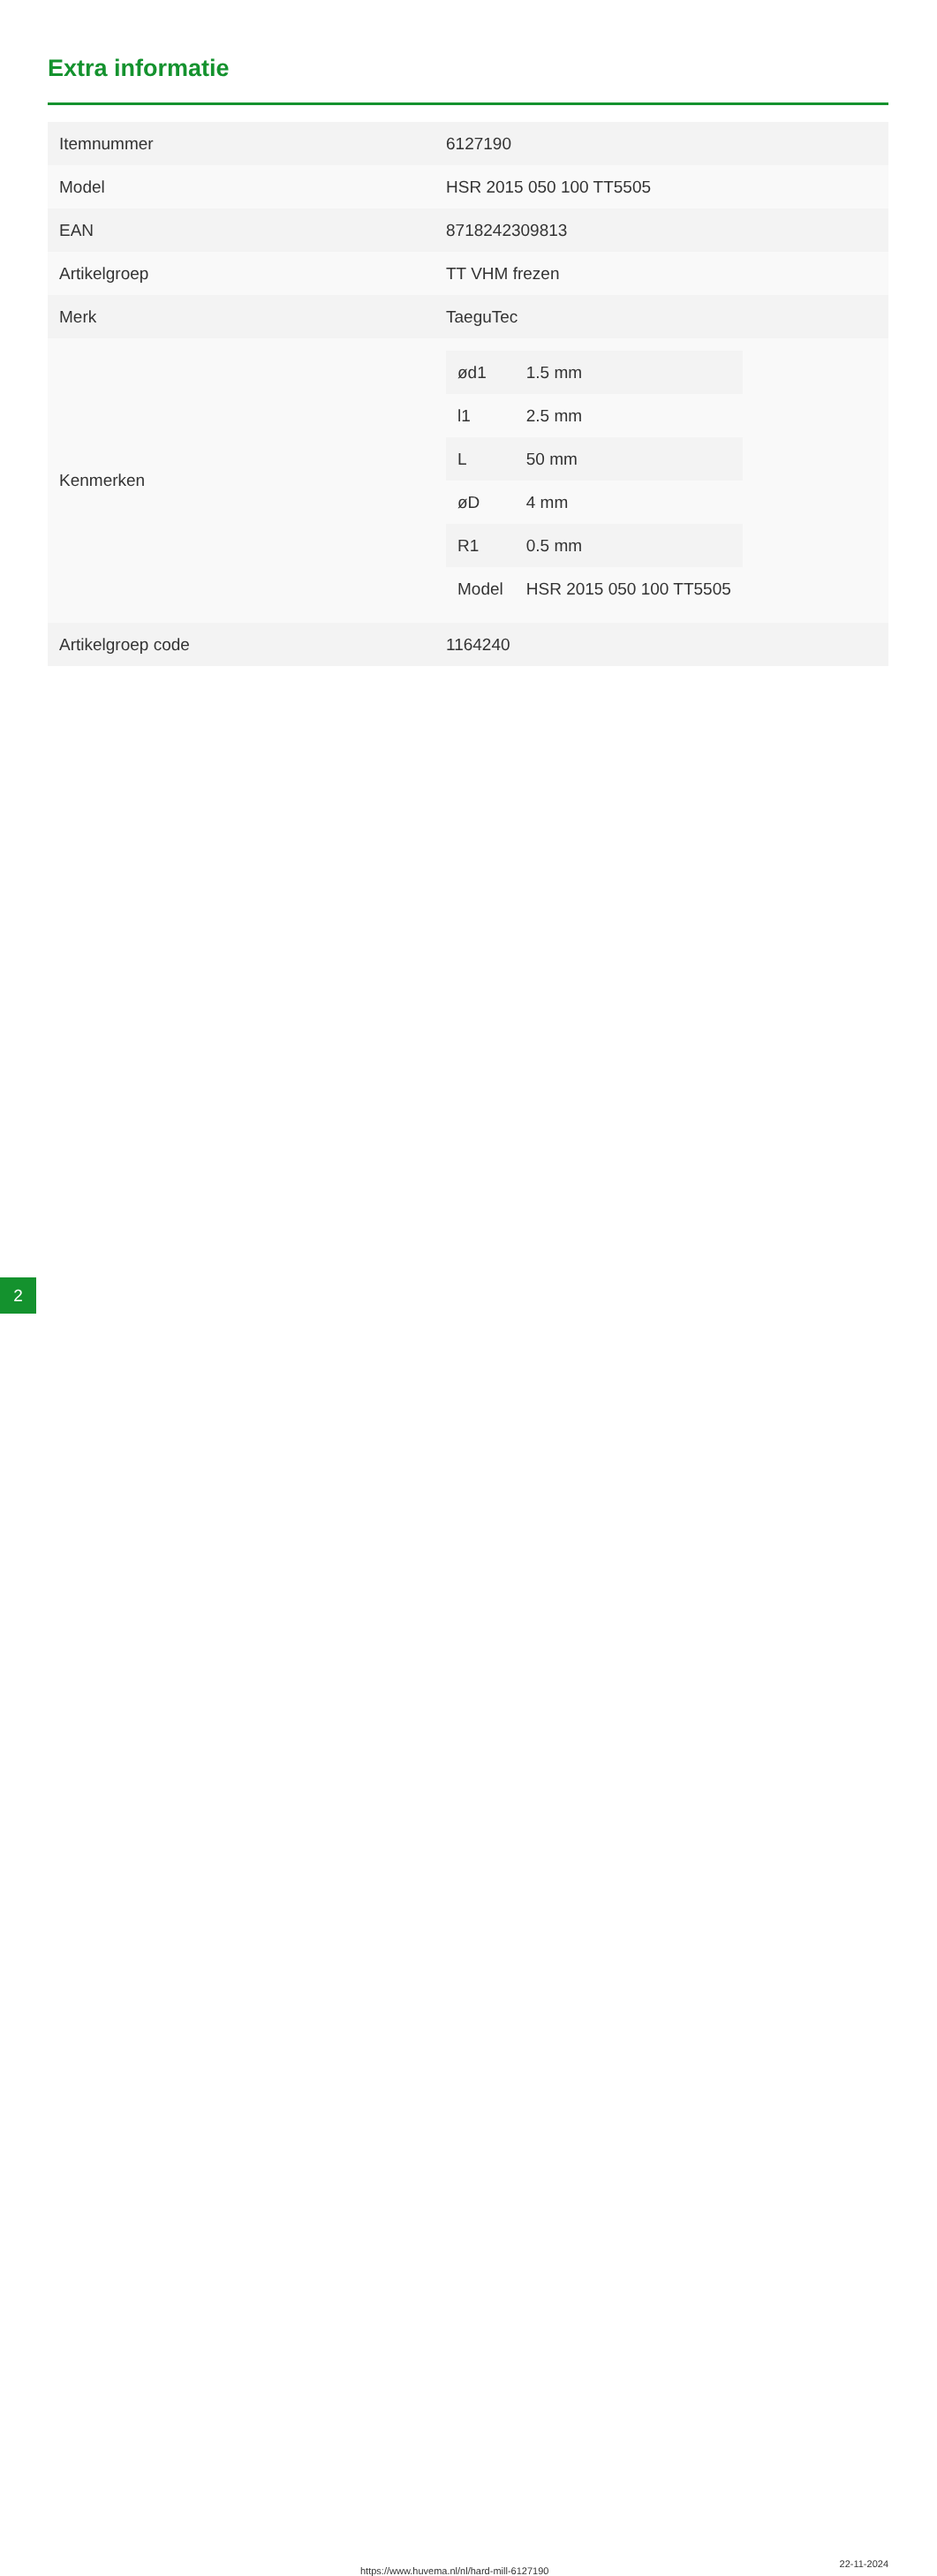Extra informatie
| Itemnummer | 6127190 |
| Model | HSR 2015 050 100 TT5505 |
| EAN | 8718242309813 |
| Artikelgroep | TT VHM frezen |
| Merk | TaeguTec |
| Kenmerken | / ød1 / 1.5 mm / / l1 / 2.5 mm / / L / 50 mm / / øD / 4 mm / / R1 / 0.5 mm / / Model / HSR 2015 050 100 TT5505 / |
| Artikelgroep code | 1164240 |
2 https://www.huvema.nl/nl/hard-mill-6127190
22-11-2024